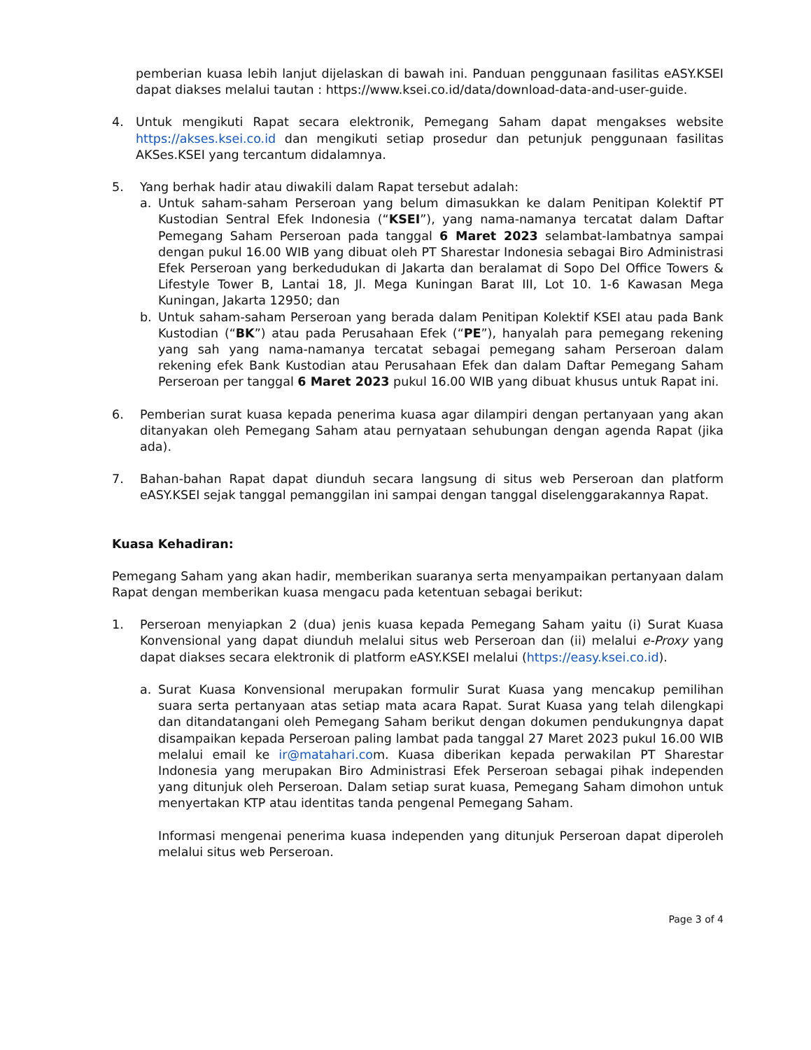pemberian kuasa lebih lanjut dijelaskan di bawah ini. Panduan penggunaan fasilitas eASY.KSEI dapat diakses melalui tautan : https://www.ksei.co.id/data/download-data-and-user-guide.
4. Untuk mengikuti Rapat secara elektronik, Pemegang Saham dapat mengakses website https://akses.ksei.co.id dan mengikuti setiap prosedur dan petunjuk penggunaan fasilitas AKSes.KSEI yang tercantum didalamnya.
5. Yang berhak hadir atau diwakili dalam Rapat tersebut adalah:
a. Untuk saham-saham Perseroan yang belum dimasukkan ke dalam Penitipan Kolektif PT Kustodian Sentral Efek Indonesia (“KSEI”), yang nama-namanya tercatat dalam Daftar Pemegang Saham Perseroan pada tanggal 6 Maret 2023 selambat-lambatnya sampai dengan pukul 16.00 WIB yang dibuat oleh PT Sharestar Indonesia sebagai Biro Administrasi Efek Perseroan yang berkedudukan di Jakarta dan beralamat di Sopo Del Office Towers & Lifestyle Tower B, Lantai 18, Jl. Mega Kuningan Barat III, Lot 10. 1-6 Kawasan Mega Kuningan, Jakarta 12950; dan
b. Untuk saham-saham Perseroan yang berada dalam Penitipan Kolektif KSEI atau pada Bank Kustodian (“BK”) atau pada Perusahaan Efek (“PE”), hanyalah para pemegang rekening yang sah yang nama-namanya tercatat sebagai pemegang saham Perseroan dalam rekening efek Bank Kustodian atau Perusahaan Efek dan dalam Daftar Pemegang Saham Perseroan per tanggal 6 Maret 2023 pukul 16.00 WIB yang dibuat khusus untuk Rapat ini.
6. Pemberian surat kuasa kepada penerima kuasa agar dilampiri dengan pertanyaan yang akan ditanyakan oleh Pemegang Saham atau pernyataan sehubungan dengan agenda Rapat (jika ada).
7. Bahan-bahan Rapat dapat diunduh secara langsung di situs web Perseroan dan platform eASY.KSEI sejak tanggal pemanggilan ini sampai dengan tanggal diselenggarakannya Rapat.
Kuasa Kehadiran:
Pemegang Saham yang akan hadir, memberikan suaranya serta menyampaikan pertanyaan dalam Rapat dengan memberikan kuasa mengacu pada ketentuan sebagai berikut:
1. Perseroan menyiapkan 2 (dua) jenis kuasa kepada Pemegang Saham yaitu (i) Surat Kuasa Konvensional yang dapat diunduh melalui situs web Perseroan dan (ii) melalui e-Proxy yang dapat diakses secara elektronik di platform eASY.KSEI melalui (https://easy.ksei.co.id).
a. Surat Kuasa Konvensional merupakan formulir Surat Kuasa yang mencakup pemilihan suara serta pertanyaan atas setiap mata acara Rapat. Surat Kuasa yang telah dilengkapi dan ditandatangani oleh Pemegang Saham berikut dengan dokumen pendukungnya dapat disampaikan kepada Perseroan paling lambat pada tanggal 27 Maret 2023 pukul 16.00 WIB melalui email ke ir@matahari.com. Kuasa diberikan kepada perwakilan PT Sharestar Indonesia yang merupakan Biro Administrasi Efek Perseroan sebagai pihak independen yang ditunjuk oleh Perseroan. Dalam setiap surat kuasa, Pemegang Saham dimohon untuk menyertakan KTP atau identitas tanda pengenal Pemegang Saham.
Informasi mengenai penerima kuasa independen yang ditunjuk Perseroan dapat diperoleh melalui situs web Perseroan.
Page 3 of 4